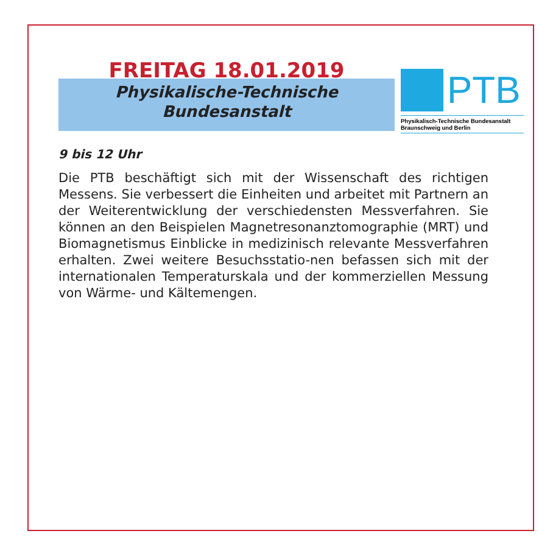FREITAG 18.01.2019
Physikalische-Technische
Bundesanstalt
PTB
Physikalisch-Technische Bundesanstalt
Braunschweig und Berlin
9 bis 12 Uhr
Die PTB beschäftigt sich mit der Wissenschaft des richtigen Messens. Sie verbessert die Einheiten und arbeitet mit Partnern an der Weiterentwicklung der verschiedensten Messverfahren. Sie können an den Beispielen Magnetresonanztomographie (MRT) und Biomagnetismus Einblicke in medizinisch relevante Messverfahren erhalten. Zwei weitere Besuchsstatio-nen befassen sich mit der internationalen Temperaturskala und der kommerziellen Messung von Wärme- und Kältemengen.